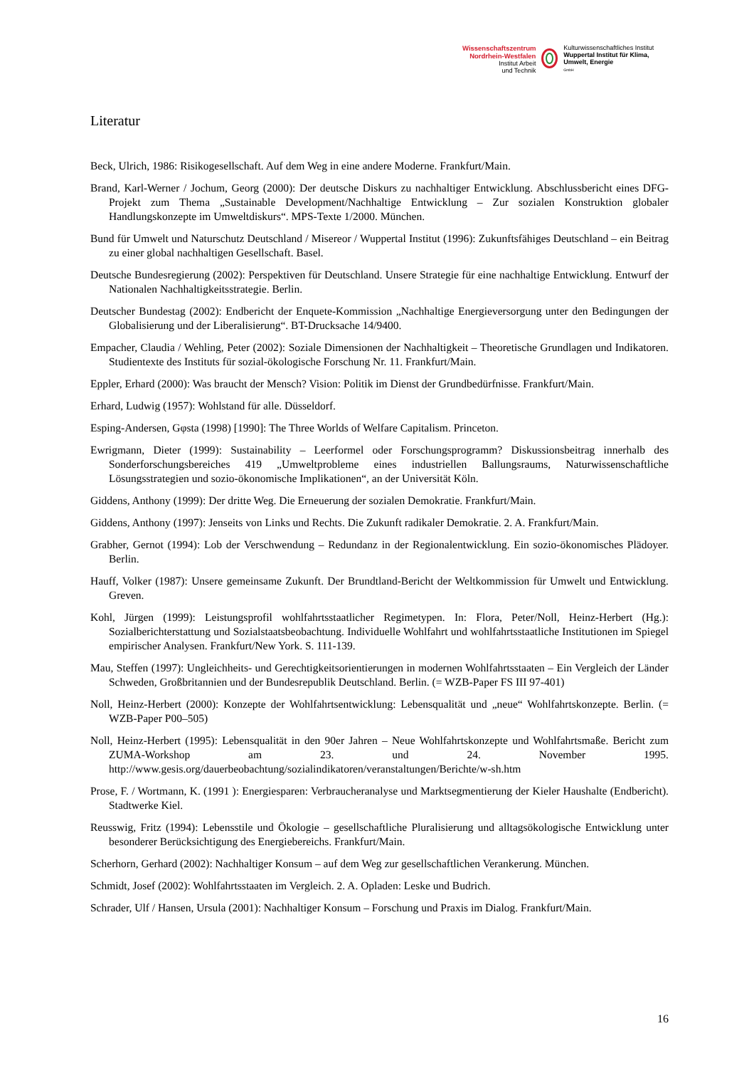Wissenschaftszentrum Nordrhein-Westfalen
Institut Arbeit
und Technik
Kulturwissenschaftliches Institut
Wuppertal Institut für Klima, Umwelt, Energie
GmbH
Literatur
Beck, Ulrich, 1986: Risikogesellschaft. Auf dem Weg in eine andere Moderne. Frankfurt/Main.
Brand, Karl-Werner / Jochum, Georg (2000): Der deutsche Diskurs zu nachhaltiger Entwicklung. Abschlussbericht eines DFG-Projekt zum Thema „Sustainable Development/Nachhaltige Entwicklung – Zur sozialen Konstruktion globaler Handlungskonzepte im Umweltdiskurs“. MPS-Texte 1/2000. München.
Bund für Umwelt und Naturschutz Deutschland / Misereor / Wuppertal Institut (1996): Zukunftsfähiges Deutschland – ein Beitrag zu einer global nachhaltigen Gesellschaft. Basel.
Deutsche Bundesregierung (2002): Perspektiven für Deutschland. Unsere Strategie für eine nachhaltige Entwicklung. Entwurf der Nationalen Nachhaltigkeitsstrategie. Berlin.
Deutscher Bundestag (2002): Endbericht der Enquete-Kommission „Nachhaltige Energieversorgung unter den Bedingungen der Globalisierung und der Liberalisierung“. BT-Drucksache 14/9400.
Empacher, Claudia / Wehling, Peter (2002): Soziale Dimensionen der Nachhaltigkeit – Theoretische Grundlagen und Indikatoren. Studientexte des Instituts für sozial-ökologische Forschung Nr. 11. Frankfurt/Main.
Eppler, Erhard (2000): Was braucht der Mensch? Vision: Politik im Dienst der Grundbedürfnisse. Frankfurt/Main.
Erhard, Ludwig (1957): Wohlstand für alle. Düsseldorf.
Esping-Andersen, Gφsta (1998) [1990]: The Three Worlds of Welfare Capitalism. Princeton.
Ewrigmann, Dieter (1999): Sustainability – Leerformel oder Forschungsprogramm? Diskussionsbeitrag innerhalb des Sonderforschungsbereiches 419 „Umweltprobleme eines industriellen Ballungsraums, Naturwissenschaftliche Lösungsstrategien und sozio-ökonomische Implikationen“, an der Universität Köln.
Giddens, Anthony (1999): Der dritte Weg. Die Erneuerung der sozialen Demokratie. Frankfurt/Main.
Giddens, Anthony (1997): Jenseits von Links und Rechts. Die Zukunft radikaler Demokratie. 2. A. Frankfurt/Main.
Grabher, Gernot (1994): Lob der Verschwendung – Redundanz in der Regionalentwicklung. Ein sozio-ökonomisches Plädoyer. Berlin.
Hauff, Volker (1987): Unsere gemeinsame Zukunft. Der Brundtland-Bericht der Weltkommission für Umwelt und Entwicklung. Greven.
Kohl, Jürgen (1999): Leistungsprofil wohlfahrtsstaatlicher Regimetypen. In: Flora, Peter/Noll, Heinz-Herbert (Hg.): Sozialberichterstattung und Sozialstaatsbeobachtung. Individuelle Wohlfahrt und wohlfahrtsstaatliche Institutionen im Spiegel empirischer Analysen. Frankfurt/New York. S. 111-139.
Mau, Steffen (1997): Ungleichheits- und Gerechtigkeitsorientierungen in modernen Wohlfahrtsstaaten – Ein Vergleich der Länder Schweden, Großbritannien und der Bundesrepublik Deutschland. Berlin. (= WZB-Paper FS III 97-401)
Noll, Heinz-Herbert (2000): Konzepte der Wohlfahrtsentwicklung: Lebensqualität und „neue“ Wohlfahrtskonzepte. Berlin. (= WZB-Paper P00–505)
Noll, Heinz-Herbert (1995): Lebensqualität in den 90er Jahren – Neue Wohlfahrtskonzepte und Wohlfahrtsmaße. Bericht zum ZUMA-Workshop am 23. und 24. November 1995. http://www.gesis.org/dauerbeobachtung/sozialindikatoren/veranstaltungen/Berichte/w-sh.htm
Prose, F. / Wortmann, K. (1991 ): Energiesparen: Verbraucheranalyse und Marktsegmentierung der Kieler Haushalte (Endbericht). Stadtwerke Kiel.
Reusswig, Fritz (1994): Lebensstile und Ökologie – gesellschaftliche Pluralisierung und alltagsökologische Entwicklung unter besonderer Berücksichtigung des Energiebereichs. Frankfurt/Main.
Scherhorn, Gerhard (2002): Nachhaltiger Konsum – auf dem Weg zur gesellschaftlichen Verankerung. München.
Schmidt, Josef (2002): Wohlfahrtsstaaten im Vergleich. 2. A. Opladen: Leske und Budrich.
Schrader, Ulf / Hansen, Ursula (2001): Nachhaltiger Konsum – Forschung und Praxis im Dialog. Frankfurt/Main.
16